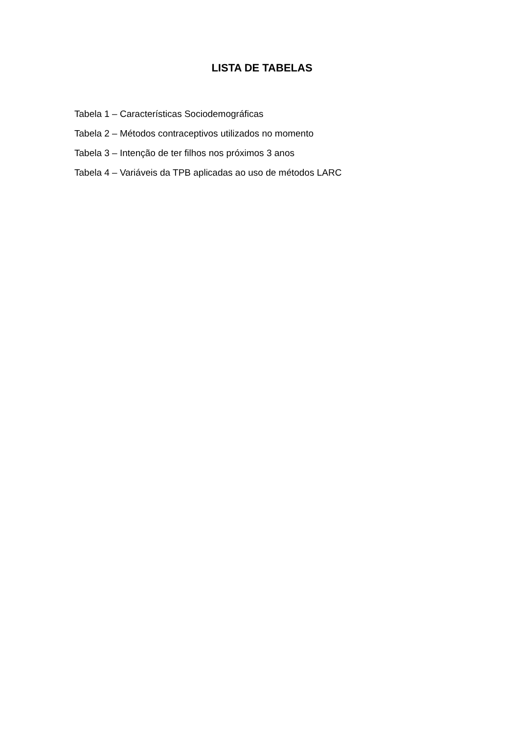LISTA DE TABELAS
Tabela 1 – Características Sociodemográficas
Tabela 2 – Métodos contraceptivos utilizados no momento
Tabela 3 – Intenção de ter filhos nos próximos 3 anos
Tabela 4 – Variáveis da TPB aplicadas ao uso de métodos LARC